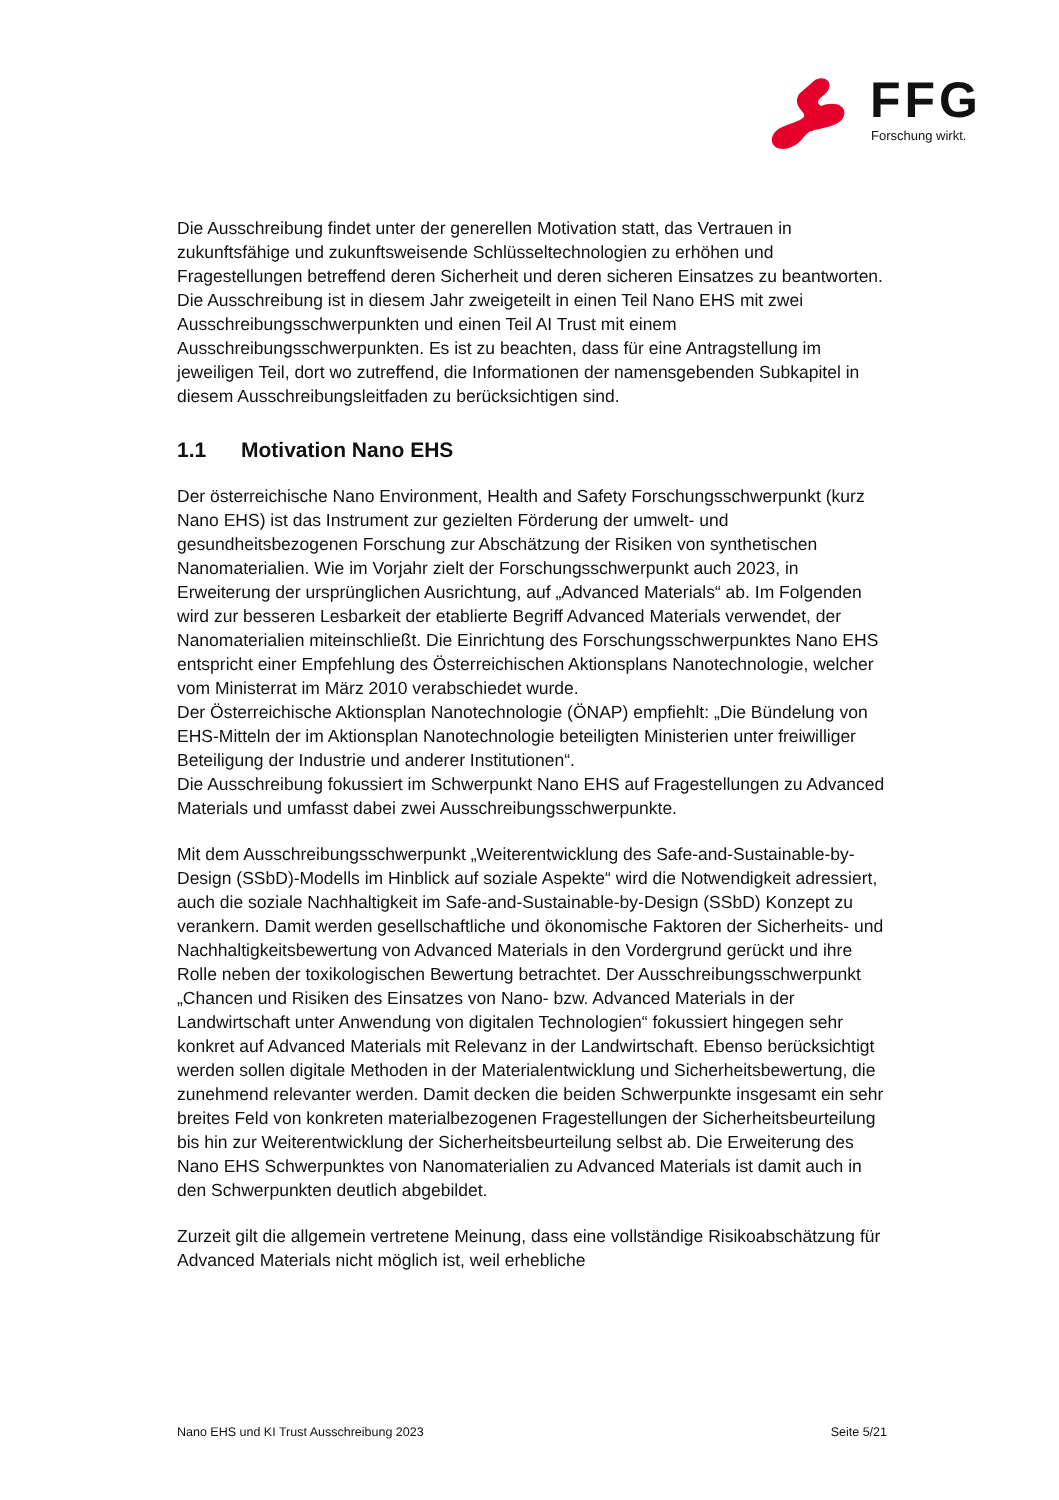FFG
Forschung wirkt.
Die Ausschreibung findet unter der generellen Motivation statt, das Vertrauen in zukunftsfähige und zukunftsweisende Schlüsseltechnologien zu erhöhen und Fragestellungen betreffend deren Sicherheit und deren sicheren Einsatzes zu beantworten. Die Ausschreibung ist in diesem Jahr zweigeteilt in einen Teil Nano EHS mit zwei Ausschreibungsschwerpunkten und einen Teil AI Trust mit einem Ausschreibungsschwerpunkten. Es ist zu beachten, dass für eine Antragstellung im jeweiligen Teil, dort wo zutreffend, die Informationen der namensgebenden Subkapitel in diesem Ausschreibungsleitfaden zu berücksichtigen sind.
1.1 Motivation Nano EHS
Der österreichische Nano Environment, Health and Safety Forschungsschwerpunkt (kurz Nano EHS) ist das Instrument zur gezielten Förderung der umwelt- und gesundheitsbezogenen Forschung zur Abschätzung der Risiken von synthetischen Nanomaterialien. Wie im Vorjahr zielt der Forschungsschwerpunkt auch 2023, in Erweiterung der ursprünglichen Ausrichtung, auf „Advanced Materials“ ab. Im Folgenden wird zur besseren Lesbarkeit der etablierte Begriff Advanced Materials verwendet, der Nanomaterialien miteinschließt. Die Einrichtung des Forschungsschwerpunktes Nano EHS entspricht einer Empfehlung des Österreichischen Aktionsplans Nanotechnologie, welcher vom Ministerrat im März 2010 verabschiedet wurde.
Der Österreichische Aktionsplan Nanotechnologie (ÖNAP) empfiehlt: „Die Bündelung von EHS-Mitteln der im Aktionsplan Nanotechnologie beteiligten Ministerien unter freiwilliger Beteiligung der Industrie und anderer Institutionen“.
Die Ausschreibung fokussiert im Schwerpunkt Nano EHS auf Fragestellungen zu Advanced Materials und umfasst dabei zwei Ausschreibungsschwerpunkte.
Mit dem Ausschreibungsschwerpunkt „Weiterentwicklung des Safe-and-Sustainable-by-Design (SSbD)-Modells im Hinblick auf soziale Aspekte“ wird die Notwendigkeit adressiert, auch die soziale Nachhaltigkeit im Safe-and-Sustainable-by-Design (SSbD) Konzept zu verankern. Damit werden gesellschaftliche und ökonomische Faktoren der Sicherheits- und Nachhaltigkeitsbewertung von Advanced Materials in den Vordergrund gerückt und ihre Rolle neben der toxikologischen Bewertung betrachtet. Der Ausschreibungsschwerpunkt „Chancen und Risiken des Einsatzes von Nano- bzw. Advanced Materials in der Landwirtschaft unter Anwendung von digitalen Technologien“ fokussiert hingegen sehr konkret auf Advanced Materials mit Relevanz in der Landwirtschaft. Ebenso berücksichtigt werden sollen digitale Methoden in der Materialentwicklung und Sicherheitsbewertung, die zunehmend relevanter werden. Damit decken die beiden Schwerpunkte insgesamt ein sehr breites Feld von konkreten materialbezogenen Fragestellungen der Sicherheitsbeurteilung bis hin zur Weiterentwicklung der Sicherheitsbeurteilung selbst ab. Die Erweiterung des Nano EHS Schwerpunktes von Nanomaterialien zu Advanced Materials ist damit auch in den Schwerpunkten deutlich abgebildet.
Zurzeit gilt die allgemein vertretene Meinung, dass eine vollständige Risikoabschätzung für Advanced Materials nicht möglich ist, weil erhebliche
Nano EHS und KI Trust Ausschreibung 2023 Seite 5/21